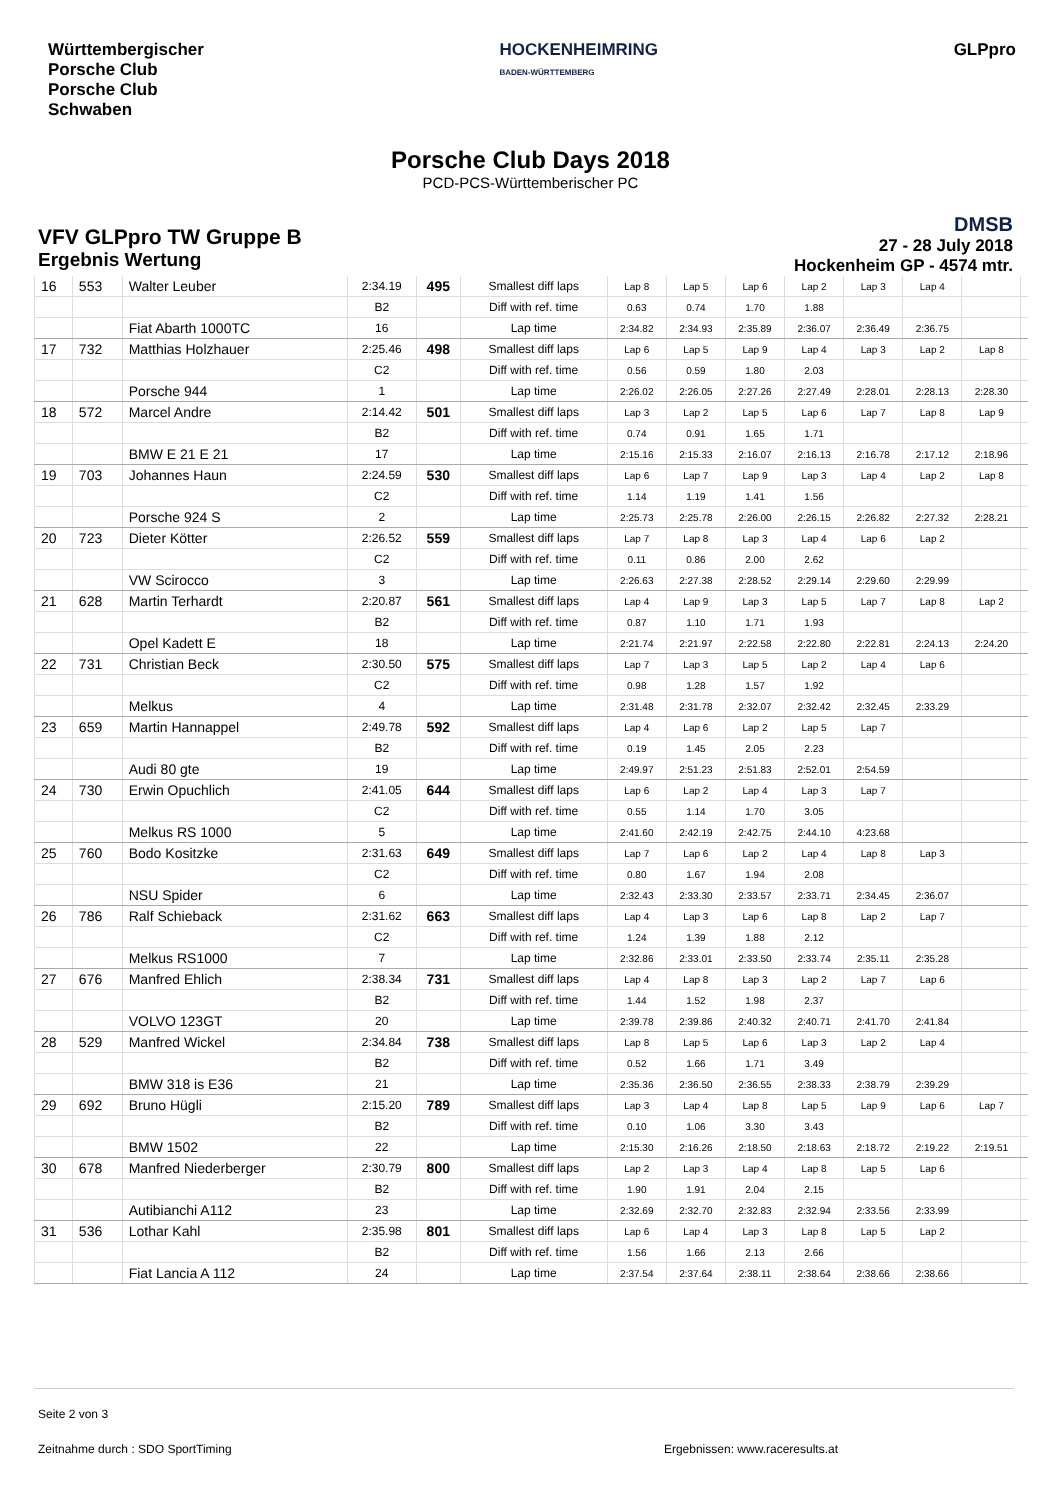Württembergischer
Porsche Club
Porsche Club
Schwaben
HOCKENHEIMRING
BADEN-WÜRTTEMBERG
GLPpro
Porsche Club Days 2018
PCD-PCS-Württemberischer PC
VFV GLPpro TW Gruppe B
Ergebnis Wertung
DMSB
27 - 28 July 2018
Hockenheim GP - 4574 mtr.
| 16 | 553 | Walter Leuber | 2:34.19 | 495 | Smallest diff laps | Lap 8 | Lap 5 | Lap 6 | Lap 2 | Lap 3 | Lap 4 | | |
| | | | B2 | | Diff with ref. time | 0.63 | 0.74 | 1.70 | 1.88 | | | | |
| | | Fiat Abarth 1000TC | 16 | | Lap time | 2:34.82 | 2:34.93 | 2:35.89 | 2:36.07 | 2:36.49 | 2:36.75 | | |
| 17 | 732 | Matthias Holzhauer | 2:25.46 | 498 | Smallest diff laps | Lap 6 | Lap 5 | Lap 9 | Lap 4 | Lap 3 | Lap 2 | Lap 8 | |
| | | | C2 | | Diff with ref. time | 0.56 | 0.59 | 1.80 | 2.03 | | | | |
| | | Porsche 944 | 1 | | Lap time | 2:26.02 | 2:26.05 | 2:27.26 | 2:27.49 | 2:28.01 | 2:28.13 | 2:28.30 | |
| 18 | 572 | Marcel Andre | 2:14.42 | 501 | Smallest diff laps | Lap 3 | Lap 2 | Lap 5 | Lap 6 | Lap 7 | Lap 8 | Lap 9 | |
| | | | B2 | | Diff with ref. time | 0.74 | 0.91 | 1.65 | 1.71 | | | | |
| | | BMW E 21 E 21 | 17 | | Lap time | 2:15.16 | 2:15.33 | 2:16.07 | 2:16.13 | 2:16.78 | 2:17.12 | 2:18.96 | |
| 19 | 703 | Johannes Haun | 2:24.59 | 530 | Smallest diff laps | Lap 6 | Lap 7 | Lap 9 | Lap 3 | Lap 4 | Lap 2 | Lap 8 | |
| | | | C2 | | Diff with ref. time | 1.14 | 1.19 | 1.41 | 1.56 | | | | |
| | | Porsche 924 S | 2 | | Lap time | 2:25.73 | 2:25.78 | 2:26.00 | 2:26.15 | 2:26.82 | 2:27.32 | 2:28.21 | |
| 20 | 723 | Dieter Kötter | 2:26.52 | 559 | Smallest diff laps | Lap 7 | Lap 8 | Lap 3 | Lap 4 | Lap 6 | Lap 2 | | |
| | | | C2 | | Diff with ref. time | 0.11 | 0.86 | 2.00 | 2.62 | | | | |
| | | VW Scirocco | 3 | | Lap time | 2:26.63 | 2:27.38 | 2:28.52 | 2:29.14 | 2:29.60 | 2:29.99 | | |
| 21 | 628 | Martin Terhardt | 2:20.87 | 561 | Smallest diff laps | Lap 4 | Lap 9 | Lap 3 | Lap 5 | Lap 7 | Lap 8 | Lap 2 | |
| | | | B2 | | Diff with ref. time | 0.87 | 1.10 | 1.71 | 1.93 | | | | |
| | | Opel Kadett E | 18 | | Lap time | 2:21.74 | 2:21.97 | 2:22.58 | 2:22.80 | 2:22.81 | 2:24.13 | 2:24.20 | |
| 22 | 731 | Christian Beck | 2:30.50 | 575 | Smallest diff laps | Lap 7 | Lap 3 | Lap 5 | Lap 2 | Lap 4 | Lap 6 | | |
| | | | C2 | | Diff with ref. time | 0.98 | 1.28 | 1.57 | 1.92 | | | | |
| | | Melkus | 4 | | Lap time | 2:31.48 | 2:31.78 | 2:32.07 | 2:32.42 | 2:32.45 | 2:33.29 | | |
| 23 | 659 | Martin Hannappel | 2:49.78 | 592 | Smallest diff laps | Lap 4 | Lap 6 | Lap 2 | Lap 5 | Lap 7 | | | |
| | | | B2 | | Diff with ref. time | 0.19 | 1.45 | 2.05 | 2.23 | | | | |
| | | Audi 80 gte | 19 | | Lap time | 2:49.97 | 2:51.23 | 2:51.83 | 2:52.01 | 2:54.59 | | | |
| 24 | 730 | Erwin Opuchlich | 2:41.05 | 644 | Smallest diff laps | Lap 6 | Lap 2 | Lap 4 | Lap 3 | Lap 7 | | | |
| | | | C2 | | Diff with ref. time | 0.55 | 1.14 | 1.70 | 3.05 | | | | |
| | | Melkus RS 1000 | 5 | | Lap time | 2:41.60 | 2:42.19 | 2:42.75 | 2:44.10 | 4:23.68 | | | |
| 25 | 760 | Bodo Kositzke | 2:31.63 | 649 | Smallest diff laps | Lap 7 | Lap 6 | Lap 2 | Lap 4 | Lap 8 | Lap 3 | | |
| | | | C2 | | Diff with ref. time | 0.80 | 1.67 | 1.94 | 2.08 | | | | |
| | | NSU Spider | 6 | | Lap time | 2:32.43 | 2:33.30 | 2:33.57 | 2:33.71 | 2:34.45 | 2:36.07 | | |
| 26 | 786 | Ralf Schieback | 2:31.62 | 663 | Smallest diff laps | Lap 4 | Lap 3 | Lap 6 | Lap 8 | Lap 2 | Lap 7 | | |
| | | | C2 | | Diff with ref. time | 1.24 | 1.39 | 1.88 | 2.12 | | | | |
| | | Melkus RS1000 | 7 | | Lap time | 2:32.86 | 2:33.01 | 2:33.50 | 2:33.74 | 2:35.11 | 2:35.28 | | |
| 27 | 676 | Manfred Ehlich | 2:38.34 | 731 | Smallest diff laps | Lap 4 | Lap 8 | Lap 3 | Lap 2 | Lap 7 | Lap 6 | | |
| | | | B2 | | Diff with ref. time | 1.44 | 1.52 | 1.98 | 2.37 | | | | |
| | | VOLVO 123GT | 20 | | Lap time | 2:39.78 | 2:39.86 | 2:40.32 | 2:40.71 | 2:41.70 | 2:41.84 | | |
| 28 | 529 | Manfred Wickel | 2:34.84 | 738 | Smallest diff laps | Lap 8 | Lap 5 | Lap 6 | Lap 3 | Lap 2 | Lap 4 | | |
| | | | B2 | | Diff with ref. time | 0.52 | 1.66 | 1.71 | 3.49 | | | | |
| | | BMW 318 is E36 | 21 | | Lap time | 2:35.36 | 2:36.50 | 2:36.55 | 2:38.33 | 2:38.79 | 2:39.29 | | |
| 29 | 692 | Bruno Hügli | 2:15.20 | 789 | Smallest diff laps | Lap 3 | Lap 4 | Lap 8 | Lap 5 | Lap 9 | Lap 6 | Lap 7 | |
| | | | B2 | | Diff with ref. time | 0.10 | 1.06 | 3.30 | 3.43 | | | | |
| | | BMW 1502 | 22 | | Lap time | 2:15.30 | 2:16.26 | 2:18.50 | 2:18.63 | 2:18.72 | 2:19.22 | 2:19.51 | |
| 30 | 678 | Manfred Niederberger | 2:30.79 | 800 | Smallest diff laps | Lap 2 | Lap 3 | Lap 4 | Lap 8 | Lap 5 | Lap 6 | | |
| | | | B2 | | Diff with ref. time | 1.90 | 1.91 | 2.04 | 2.15 | | | | |
| | | Autibianchi A112 | 23 | | Lap time | 2:32.69 | 2:32.70 | 2:32.83 | 2:32.94 | 2:33.56 | 2:33.99 | | |
| 31 | 536 | Lothar Kahl | 2:35.98 | 801 | Smallest diff laps | Lap 6 | Lap 4 | Lap 3 | Lap 8 | Lap 5 | Lap 2 | | |
| | | | B2 | | Diff with ref. time | 1.56 | 1.66 | 2.13 | 2.66 | | | | |
| | | Fiat Lancia A 112 | 24 | | Lap time | 2:37.54 | 2:37.64 | 2:38.11 | 2:38.64 | 2:38.66 | 2:38.66 | | |
Seite 2 von 3
Zeitnahme durch : SDO SportTiming Ergebnissen: www.raceresults.at